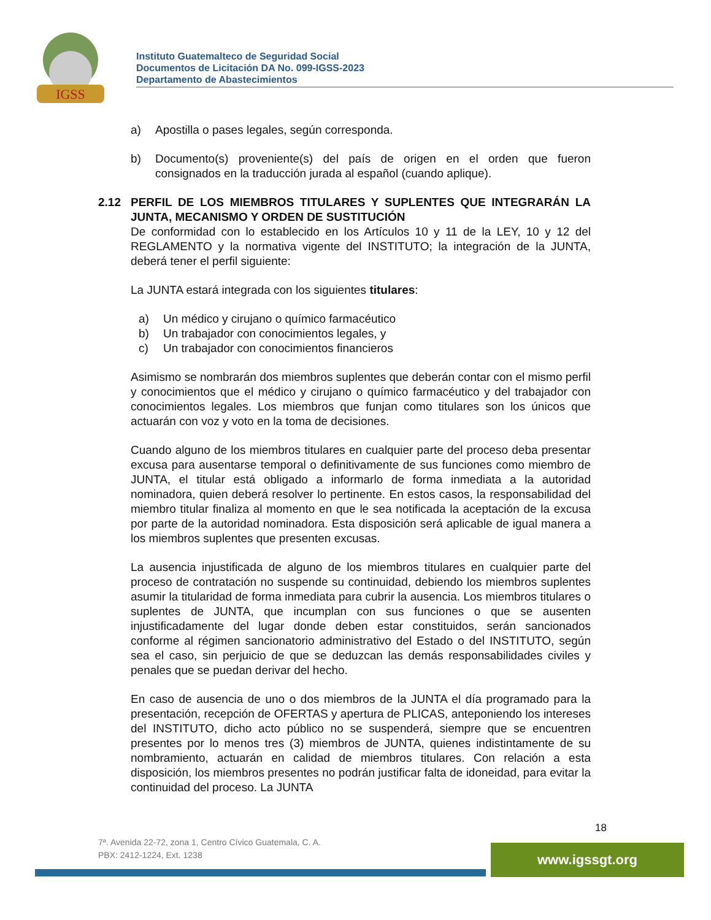IGSS
Instituto Guatemalteco de Seguridad Social
Documentos de Licitación DA No. 099-IGSS-2023
Departamento de Abastecimientos
a) Apostilla o pases legales, según corresponda.
b) Documento(s) proveniente(s) del país de origen en el orden que fueron consignados en la traducción jurada al español (cuando aplique).
2.12 PERFIL DE LOS MIEMBROS TITULARES Y SUPLENTES QUE INTEGRARÁN LA JUNTA, MECANISMO Y ORDEN DE SUSTITUCIÓN
De conformidad con lo establecido en los Artículos 10 y 11 de la LEY, 10 y 12 del REGLAMENTO y la normativa vigente del INSTITUTO; la integración de la JUNTA, deberá tener el perfil siguiente:
La JUNTA estará integrada con los siguientes titulares:
a) Un médico y cirujano o químico farmacéutico
b) Un trabajador con conocimientos legales, y
c) Un trabajador con conocimientos financieros
Asimismo se nombrarán dos miembros suplentes que deberán contar con el mismo perfil y conocimientos que el médico y cirujano o químico farmacéutico y del trabajador con conocimientos legales. Los miembros que funjan como titulares son los únicos que actuarán con voz y voto en la toma de decisiones.
Cuando alguno de los miembros titulares en cualquier parte del proceso deba presentar excusa para ausentarse temporal o definitivamente de sus funciones como miembro de JUNTA, el titular está obligado a informarlo de forma inmediata a la autoridad nominadora, quien deberá resolver lo pertinente. En estos casos, la responsabilidad del miembro titular finaliza al momento en que le sea notificada la aceptación de la excusa por parte de la autoridad nominadora. Esta disposición será aplicable de igual manera a los miembros suplentes que presenten excusas.
La ausencia injustificada de alguno de los miembros titulares en cualquier parte del proceso de contratación no suspende su continuidad, debiendo los miembros suplentes asumir la titularidad de forma inmediata para cubrir la ausencia. Los miembros titulares o suplentes de JUNTA, que incumplan con sus funciones o que se ausenten injustificadamente del lugar donde deben estar constituidos, serán sancionados conforme al régimen sancionatorio administrativo del Estado o del INSTITUTO, según sea el caso, sin perjuicio de que se deduzcan las demás responsabilidades civiles y penales que se puedan derivar del hecho.
En caso de ausencia de uno o dos miembros de la JUNTA el día programado para la presentación, recepción de OFERTAS y apertura de PLICAS, anteponiendo los intereses del INSTITUTO, dicho acto público no se suspenderá, siempre que se encuentren presentes por lo menos tres (3) miembros de JUNTA, quienes indistintamente de su nombramiento, actuarán en calidad de miembros titulares. Con relación a esta disposición, los miembros presentes no podrán justificar falta de idoneidad, para evitar la continuidad del proceso. La JUNTA
18
7ª. Avenida 22-72, zona 1, Centro Cívico Guatemala, C. A.
PBX: 2412-1224, Ext. 1238
www.igssgt.org